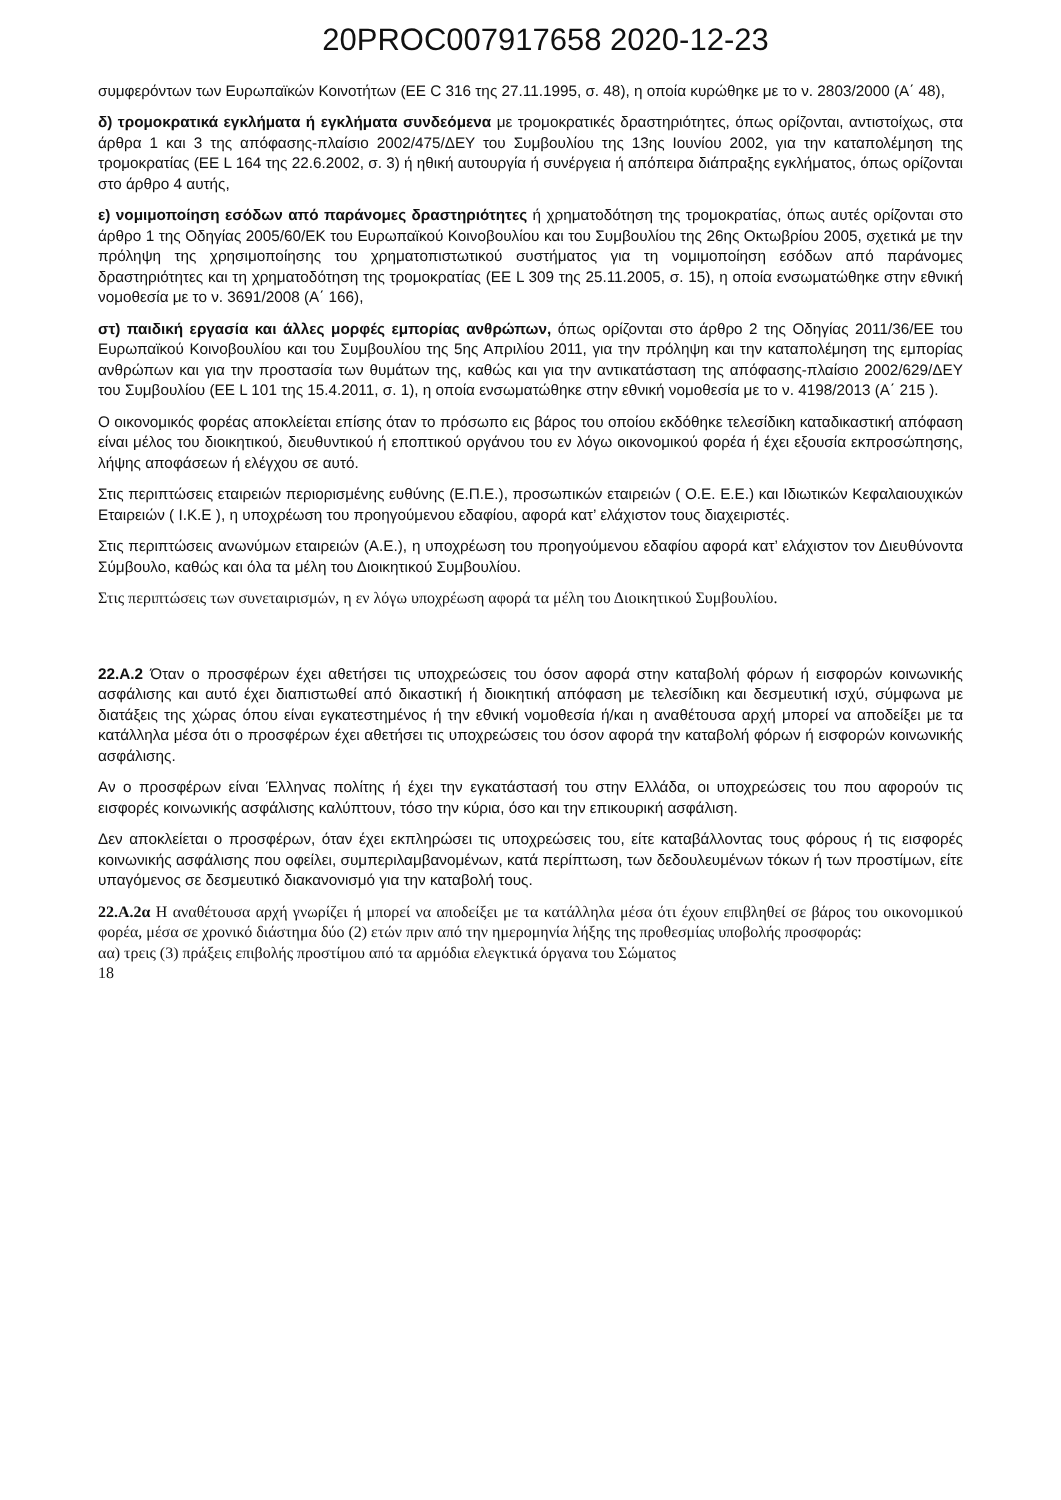20PROC007917658 2020-12-23
συμφερόντων των Ευρωπαϊκών Κοινοτήτων (ΕΕ C 316 της 27.11.1995, σ. 48), η οποία κυρώθηκε με το ν. 2803/2000 (Α΄ 48),
δ) τρομοκρατικά εγκλήματα ή εγκλήματα συνδεόμενα με τρομοκρατικές δραστηριότητες, όπως ορίζονται, αντιστοίχως, στα άρθρα 1 και 3 της απόφασης-πλαίσιο 2002/475/ΔΕΥ του Συμβουλίου της 13ης Ιουνίου 2002, για την καταπολέμηση της τρομοκρατίας (ΕΕ L 164 της 22.6.2002, σ. 3) ή ηθική αυτουργία ή συνέργεια ή απόπειρα διάπραξης εγκλήματος, όπως ορίζονται στο άρθρο 4 αυτής,
ε) νομιμοποίηση εσόδων από παράνομες δραστηριότητες ή χρηματοδότηση της τρομοκρατίας, όπως αυτές ορίζονται στο άρθρο 1 της Οδηγίας 2005/60/ΕΚ του Ευρωπαϊκού Κοινοβουλίου και του Συμβουλίου της 26ης Οκτωβρίου 2005, σχετικά με την πρόληψη της χρησιμοποίησης του χρηματοπιστωτικού συστήματος για τη νομιμοποίηση εσόδων από παράνομες δραστηριότητες και τη χρηματοδότηση της τρομοκρατίας (ΕΕ L 309 της 25.11.2005, σ. 15), η οποία ενσωματώθηκε στην εθνική νομοθεσία με το ν. 3691/2008 (Α΄ 166),
στ) παιδική εργασία και άλλες μορφές εμπορίας ανθρώπων, όπως ορίζονται στο άρθρο 2 της Οδηγίας 2011/36/ΕΕ του Ευρωπαϊκού Κοινοβουλίου και του Συμβουλίου της 5ης Απριλίου 2011, για την πρόληψη και την καταπολέμηση της εμπορίας ανθρώπων και για την προστασία των θυμάτων της, καθώς και για την αντικατάσταση της απόφασης-πλαίσιο 2002/629/ΔΕΥ του Συμβουλίου (ΕΕ L 101 της 15.4.2011, σ. 1), η οποία ενσωματώθηκε στην εθνική νομοθεσία με το ν. 4198/2013 (Α΄ 215 ).
Ο οικονομικός φορέας αποκλείεται επίσης όταν το πρόσωπο εις βάρος του οποίου εκδόθηκε τελεσίδικη καταδικαστική απόφαση είναι μέλος του διοικητικού, διευθυντικού ή εποπτικού οργάνου του εν λόγω οικονομικού φορέα ή έχει εξουσία εκπροσώπησης, λήψης αποφάσεων ή ελέγχου σε αυτό.
Στις περιπτώσεις εταιρειών περιορισμένης ευθύνης (Ε.Π.Ε.), προσωπικών εταιρειών ( Ο.Ε. Ε.Ε.) και Ιδιωτικών Κεφαλαιουχικών Εταιρειών ( Ι.Κ.Ε ), η υποχρέωση του προηγούμενου εδαφίου, αφορά κατ’ ελάχιστον τους διαχειριστές.
Στις περιπτώσεις ανωνύμων εταιρειών (Α.Ε.), η υποχρέωση του προηγούμενου εδαφίου αφορά κατ’ ελάχιστον τον Διευθύνοντα Σύμβουλο, καθώς και όλα τα μέλη του Διοικητικού Συμβουλίου.
Στις περιπτώσεις των συνεταιρισμών, η εν λόγω υποχρέωση αφορά τα μέλη του Διοικητικού Συμβουλίου.
22.Α.2 Όταν ο προσφέρων έχει αθετήσει τις υποχρεώσεις του όσον αφορά στην καταβολή φόρων ή εισφορών κοινωνικής ασφάλισης και αυτό έχει διαπιστωθεί από δικαστική ή διοικητική απόφαση με τελεσίδικη και δεσμευτική ισχύ, σύμφωνα με διατάξεις της χώρας όπου είναι εγκατεστημένος ή την εθνική νομοθεσία ή/και η αναθέτουσα αρχή μπορεί να αποδείξει με τα κατάλληλα μέσα ότι ο προσφέρων έχει αθετήσει τις υποχρεώσεις του όσον αφορά την καταβολή φόρων ή εισφορών κοινωνικής ασφάλισης.
Αν ο προσφέρων είναι Έλληνας πολίτης ή έχει την εγκατάστασή του στην Ελλάδα, οι υποχρεώσεις του που αφορούν τις εισφορές κοινωνικής ασφάλισης καλύπτουν, τόσο την κύρια, όσο και την επικουρική ασφάλιση.
Δεν αποκλείεται ο προσφέρων, όταν έχει εκπληρώσει τις υποχρεώσεις του, είτε καταβάλλοντας τους φόρους ή τις εισφορές κοινωνικής ασφάλισης που οφείλει, συμπεριλαμβανομένων, κατά περίπτωση, των δεδουλευμένων τόκων ή των προστίμων, είτε υπαγόμενος σε δεσμευτικό διακανονισμό για την καταβολή τους.
22.Α.2α Η αναθέτουσα αρχή γνωρίζει ή μπορεί να αποδείξει με τα κατάλληλα μέσα ότι έχουν επιβληθεί σε βάρος του οικονομικού φορέα, μέσα σε χρονικό διάστημα δύο (2) ετών πριν από την ημερομηνία λήξης της προθεσμίας υποβολής προσφοράς:
αα) τρεις (3) πράξεις επιβολής προστίμου από τα αρμόδια ελεγκτικά όργανα του Σώματος
18